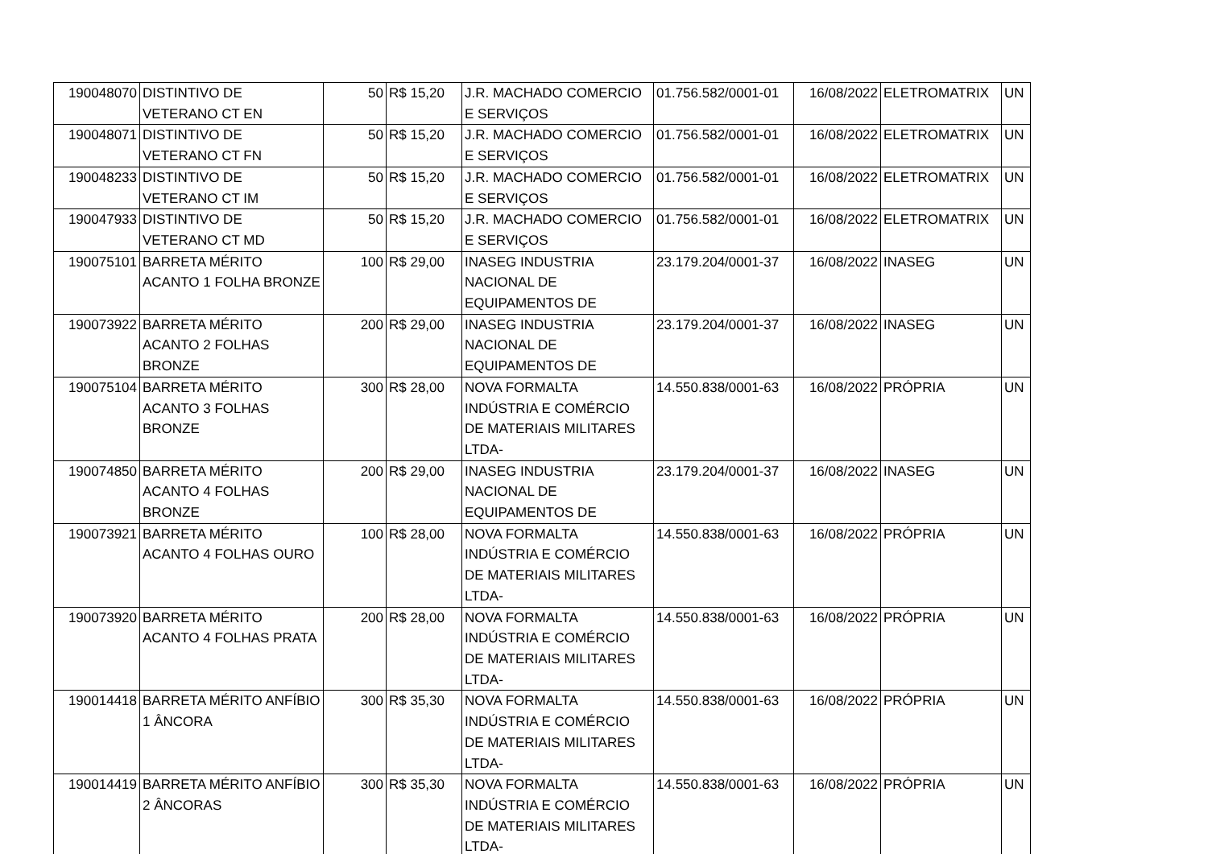| 190048070 | DISTINTIVO DE VETERANO CT EN | 50 | R$ 15,20 | J.R. MACHADO COMERCIO E SERVIÇOS | 01.756.582/0001-01 | 16/08/2022 | ELETROMATRIX | UN |
| 190048071 | DISTINTIVO DE VETERANO CT FN | 50 | R$ 15,20 | J.R. MACHADO COMERCIO E SERVIÇOS | 01.756.582/0001-01 | 16/08/2022 | ELETROMATRIX | UN |
| 190048233 | DISTINTIVO DE VETERANO CT IM | 50 | R$ 15,20 | J.R. MACHADO COMERCIO E SERVIÇOS | 01.756.582/0001-01 | 16/08/2022 | ELETROMATRIX | UN |
| 190047933 | DISTINTIVO DE VETERANO CT MD | 50 | R$ 15,20 | J.R. MACHADO COMERCIO E SERVIÇOS | 01.756.582/0001-01 | 16/08/2022 | ELETROMATRIX | UN |
| 190075101 | BARRETA MÉRITO ACANTO 1 FOLHA BRONZE | 100 | R$ 29,00 | INASEG INDUSTRIA NACIONAL DE EQUIPAMENTOS DE | 23.179.204/0001-37 | 16/08/2022 | INASEG | UN |
| 190073922 | BARRETA MÉRITO ACANTO 2 FOLHAS BRONZE | 200 | R$ 29,00 | INASEG INDUSTRIA NACIONAL DE EQUIPAMENTOS DE | 23.179.204/0001-37 | 16/08/2022 | INASEG | UN |
| 190075104 | BARRETA MÉRITO ACANTO 3 FOLHAS BRONZE | 300 | R$ 28,00 | NOVA FORMALTA INDÚSTRIA E COMÉRCIO DE MATERIAIS MILITARES LTDA- | 14.550.838/0001-63 | 16/08/2022 | PRÓPRIA | UN |
| 190074850 | BARRETA MÉRITO ACANTO 4 FOLHAS BRONZE | 200 | R$ 29,00 | INASEG INDUSTRIA NACIONAL DE EQUIPAMENTOS DE | 23.179.204/0001-37 | 16/08/2022 | INASEG | UN |
| 190073921 | BARRETA MÉRITO ACANTO 4 FOLHAS OURO | 100 | R$ 28,00 | NOVA FORMALTA INDÚSTRIA E COMÉRCIO DE MATERIAIS MILITARES LTDA- | 14.550.838/0001-63 | 16/08/2022 | PRÓPRIA | UN |
| 190073920 | BARRETA MÉRITO ACANTO 4 FOLHAS PRATA | 200 | R$ 28,00 | NOVA FORMALTA INDÚSTRIA E COMÉRCIO DE MATERIAIS MILITARES LTDA- | 14.550.838/0001-63 | 16/08/2022 | PRÓPRIA | UN |
| 190014418 | BARRETA MÉRITO ANFÍBIO 1 ÂNCORA | 300 | R$ 35,30 | NOVA FORMALTA INDÚSTRIA E COMÉRCIO DE MATERIAIS MILITARES LTDA- | 14.550.838/0001-63 | 16/08/2022 | PRÓPRIA | UN |
| 190014419 | BARRETA MÉRITO ANFÍBIO 2 ÂNCORAS | 300 | R$ 35,30 | NOVA FORMALTA INDÚSTRIA E COMÉRCIO DE MATERIAIS MILITARES LTDA- | 14.550.838/0001-63 | 16/08/2022 | PRÓPRIA | UN |